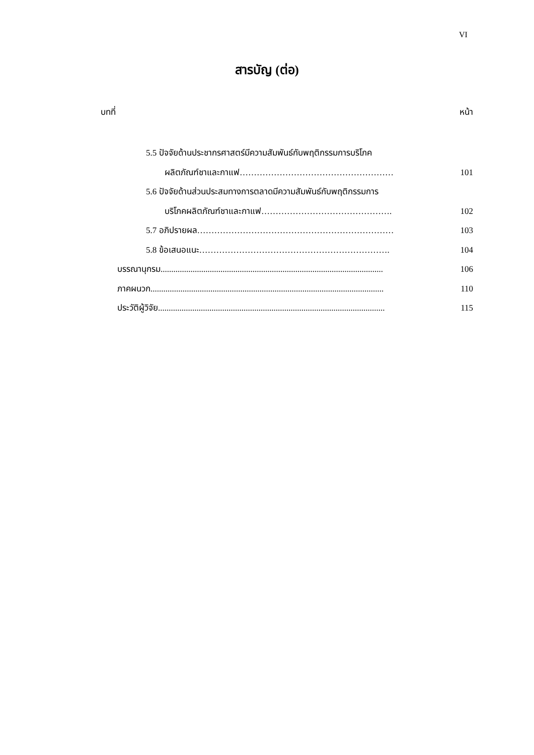VI
สารบัญ (ต่อ)
บทที่ หน้า
5.5 ปัจจัยด้านประชากรศาสตร์มีความสัมพันธ์กับพฤติกรรมการบริโภค
ผลิตภัณฑ์ชาและกาแฟ……………………………………………… 101
5.6 ปัจจัยด้านส่วนประสมทางการตลาดมีความสัมพันธ์กับพฤติกรรมการ
บริโภคผลิตภัณฑ์ชาและกาแฟ………………………………………. 102
5.7 อภิปรายผล…………………………………………………………… 103
5.8 ข้อเสนอแนะ…………………………………………………………. 104
บรรณานุกรม........................................................................................................ 106
ภาคผนวก............................................................................................................. 110
ประวัติผู้วิจัย.......................................................................................................... 115